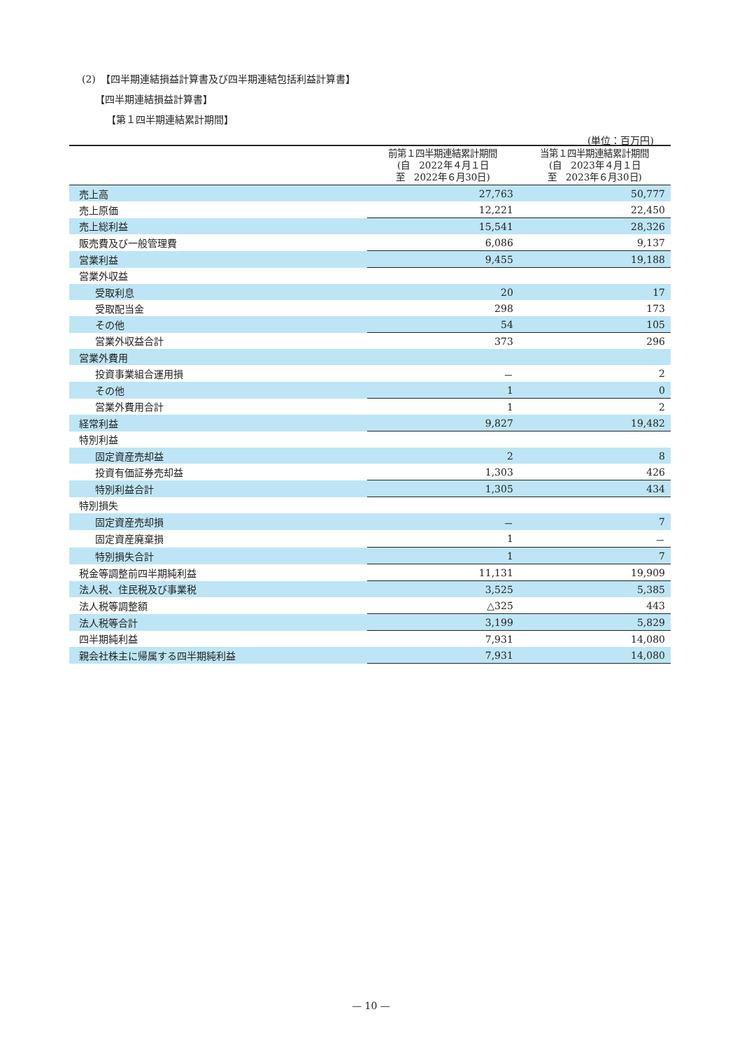(2)　【四半期連結損益計算書及び四半期連結包括利益計算書】
【四半期連結損益計算書】
【第１四半期連結累計期間】
(単位：百万円)
| | 前第１四半期連結累計期間 (自 2022年４月１日 至 2022年６月30日) | 当第１四半期連結累計期間 (自 2023年４月１日 至 2023年６月30日) |
| --- | --- | --- |
| 売上高 | 27,763 | 50,777 |
| 売上原価 | 12,221 | 22,450 |
| 売上総利益 | 15,541 | 28,326 |
| 販売費及び一般管理費 | 6,086 | 9,137 |
| 営業利益 | 9,455 | 19,188 |
| 営業外収益 | | |
| 受取利息 | 20 | 17 |
| 受取配当金 | 298 | 173 |
| その他 | 54 | 105 |
| 営業外収益合計 | 373 | 296 |
| 営業外費用 | | |
| 投資事業組合運用損 | － | 2 |
| その他 | 1 | 0 |
| 営業外費用合計 | 1 | 2 |
| 経常利益 | 9,827 | 19,482 |
| 特別利益 | | |
| 固定資産売却益 | 2 | 8 |
| 投資有価証券売却益 | 1,303 | 426 |
| 特別利益合計 | 1,305 | 434 |
| 特別損失 | | |
| 固定資産売却損 | － | 7 |
| 固定資産廃棄損 | 1 | － |
| 特別損失合計 | 1 | 7 |
| 税金等調整前四半期純利益 | 11,131 | 19,909 |
| 法人税、住民税及び事業税 | 3,525 | 5,385 |
| 法人税等調整額 | △325 | 443 |
| 法人税等合計 | 3,199 | 5,829 |
| 四半期純利益 | 7,931 | 14,080 |
| 親会社株主に帰属する四半期純利益 | 7,931 | 14,080 |
— 10 —